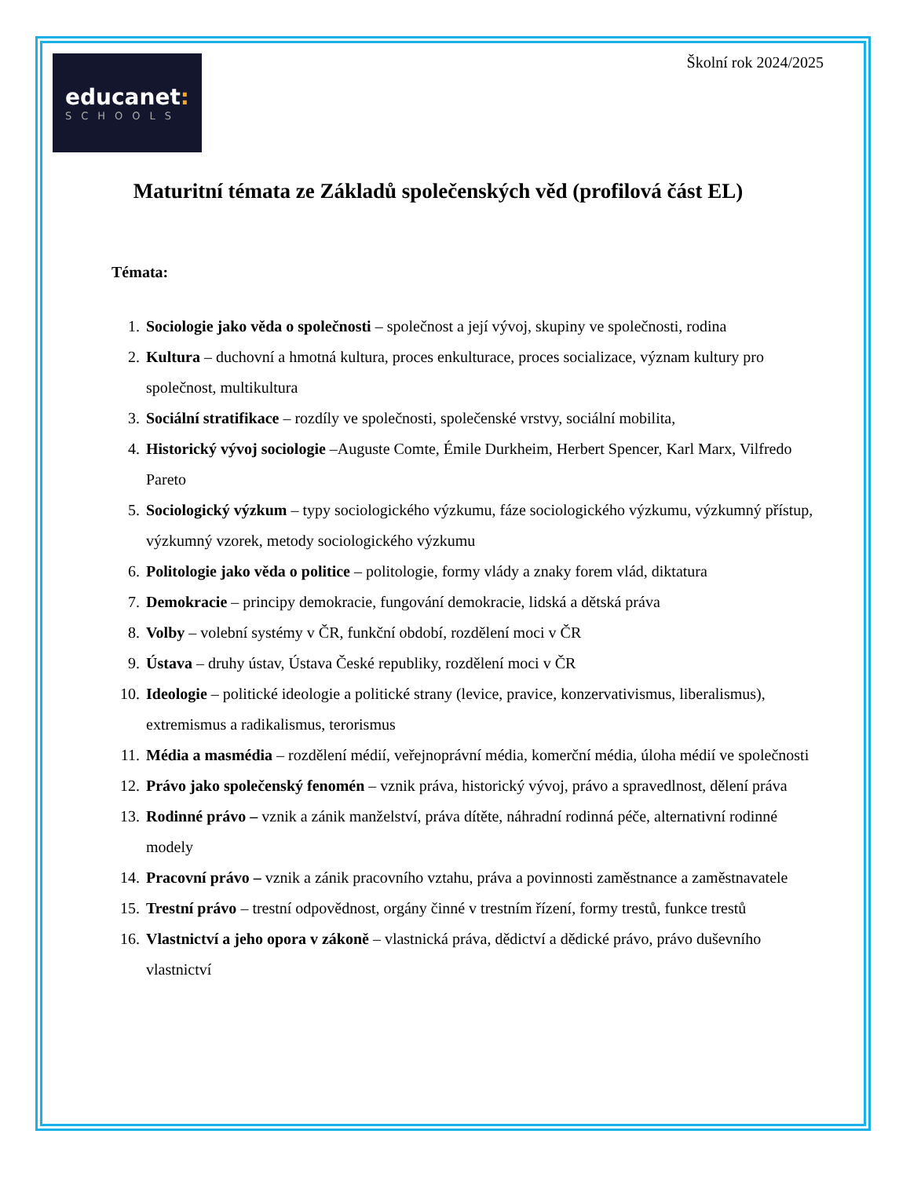educanet:
SCHOOLS
Školní rok 2024/2025
Maturitní témata ze Základů společenských věd (profilová část EL)
Témata:
1. Sociologie jako věda o společnosti – společnost a její vývoj, skupiny ve společnosti, rodina
2. Kultura – duchovní a hmotná kultura, proces enkulturace, proces socializace, význam kultury pro společnost, multikultura
3. Sociální stratifikace – rozdíly ve společnosti, společenské vrstvy, sociální mobilita,
4. Historický vývoj sociologie –Auguste Comte, Émile Durkheim, Herbert Spencer, Karl Marx, Vilfredo Pareto
5. Sociologický výzkum – typy sociologického výzkumu, fáze sociologického výzkumu, výzkumný přístup, výzkumný vzorek, metody sociologického výzkumu
6. Politologie jako věda o politice – politologie, formy vlády a znaky forem vlád, diktatura
7. Demokracie – principy demokracie, fungování demokracie, lidská a dětská práva
8. Volby – volební systémy v ČR, funkční období, rozdělení moci v ČR
9. Ústava – druhy ústav, Ústava České republiky, rozdělení moci v ČR
10. Ideologie – politické ideologie a politické strany (levice, pravice, konzervativismus, liberalismus), extremismus a radikalismus, terorismus
11. Média a masmédia – rozdělení médií, veřejnoprávní média, komerční média, úloha médií ve společnosti
12. Právo jako společenský fenomén – vznik práva, historický vývoj, právo a spravedlnost, dělení práva
13. Rodinné právo – vznik a zánik manželství, práva dítěte, náhradní rodinná péče, alternativní rodinné modely
14. Pracovní právo – vznik a zánik pracovního vztahu, práva a povinnosti zaměstnance a zaměstnavatele
15. Trestní právo – trestní odpovědnost, orgány činné v trestním řízení, formy trestů, funkce trestů
16. Vlastnictví a jeho opora v zákoně – vlastnická práva, dědictví a dědické právo, právo duševního vlastnictví